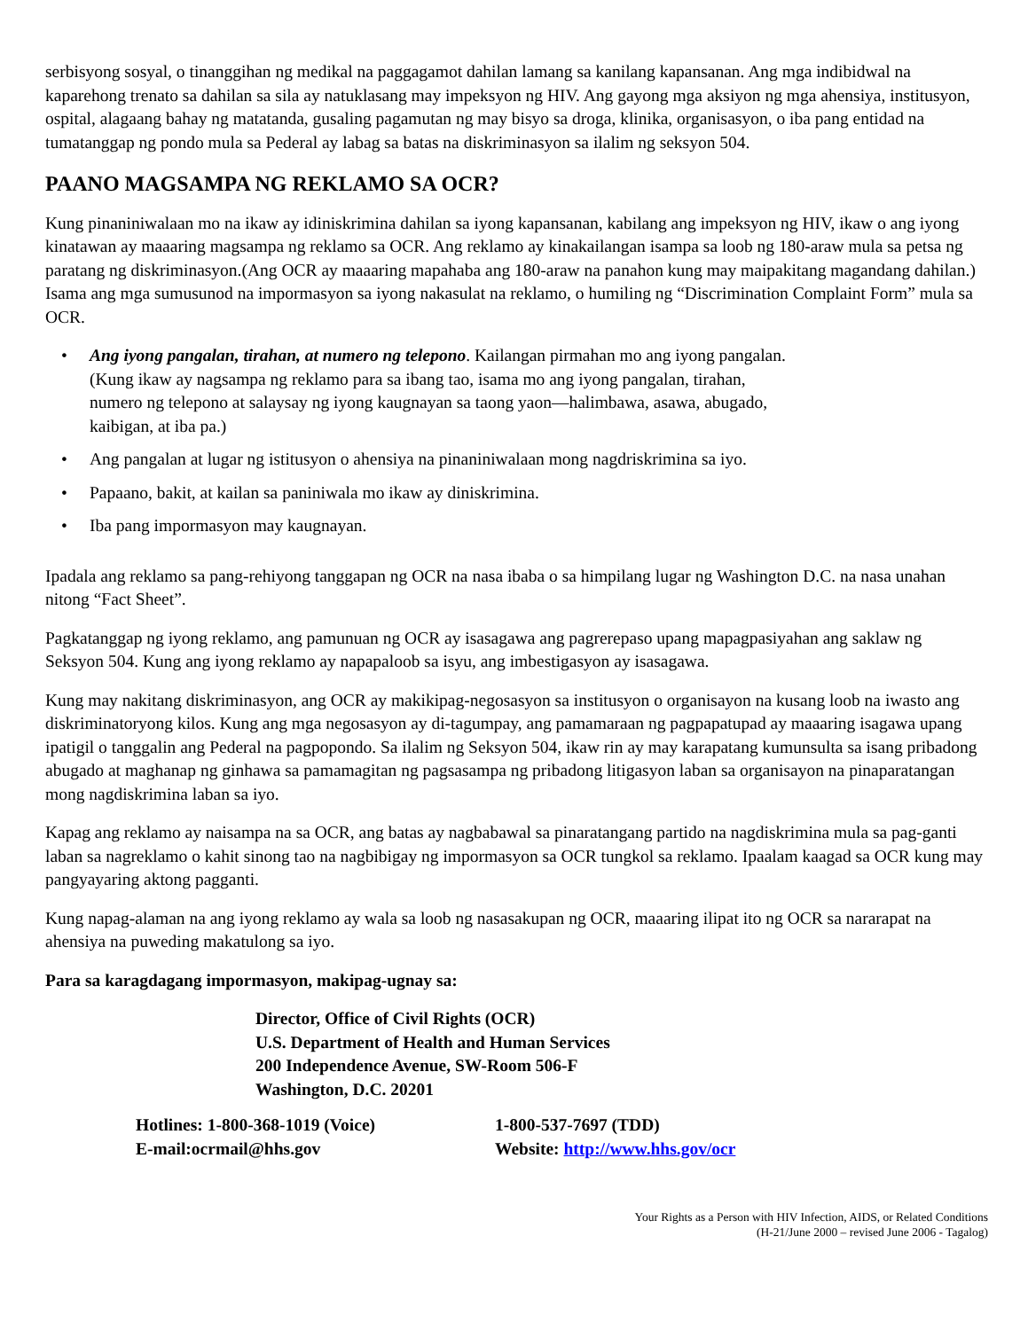serbisyong sosyal, o tinanggihan ng medikal na paggagamot dahilan lamang sa kanilang kapansanan. Ang mga indibidwal na kaparehong trenato sa dahilan sa sila ay natuklasang may impeksyon ng HIV. Ang gayong mga aksiyon ng mga ahensiya, institusyon, ospital, alagaang bahay ng matatanda, gusaling pagamutan ng may bisyo sa droga, klinika, organisasyon, o iba pang entidad na tumatanggap ng pondo mula sa Pederal ay labag sa batas na diskriminasyon sa ilalim ng seksyon 504.
PAANO MAGSAMPA NG REKLAMO SA OCR?
Kung pinaniniwalaan mo na ikaw ay idiniskrimina dahilan sa iyong kapansanan, kabilang ang impeksyon ng HIV, ikaw o ang iyong kinatawan ay maaaring magsampa ng reklamo sa OCR. Ang reklamo ay kinakailangan isampa sa loob ng 180-araw mula sa petsa ng paratang ng diskriminasyon.(Ang OCR ay maaaring mapahaba ang 180-araw na panahon kung may maipakitang magandang dahilan.) Isama ang mga sumusunod na impormasyon sa iyong nakasulat na reklamo, o humiling ng “Discrimination Complaint Form” mula sa OCR.
• Ang iyong pangalan, tirahan, at numero ng telepono. Kailangan pirmahan mo ang iyong pangalan.
(Kung ikaw ay nagsampa ng reklamo para sa ibang tao, isama mo ang iyong pangalan, tirahan,
numero ng telepono at salaysay ng iyong kaugnayan sa taong yaon—halimbawa, asawa, abugado,
kaibigan, at iba pa.)
• Ang pangalan at lugar ng istitusyon o ahensiya na pinaniniwalaan mong nagdriskrimina sa iyo.
• Papaano, bakit, at kailan sa paniniwala mo ikaw ay diniskrimina.
• Iba pang impormasyon may kaugnayan.
Ipadala ang reklamo sa pang-rehiyong tanggapan ng OCR na nasa ibaba o sa himpilang lugar ng Washington D.C. na nasa unahan nitong “Fact Sheet”.
Pagkatanggap ng iyong reklamo, ang pamunuan ng OCR ay isasagawa ang pagrerepaso upang mapagpasiyahan ang saklaw ng Seksyon 504. Kung ang iyong reklamo ay napapaloob sa isyu, ang imbestigasyon ay isasagawa.
Kung may nakitang diskriminasyon, ang OCR ay makikipag-negosasyon sa institusyon o organisayon na kusang loob na iwasto ang diskriminatoryong kilos. Kung ang mga negosasyon ay di-tagumpay, ang pamamaraan ng pagpapatupad ay maaaring isagawa upang ipatigil o tanggalin ang Pederal na pagpopondo. Sa ilalim ng Seksyon 504, ikaw rin ay may karapatang kumunsulta sa isang pribadong abugado at maghanap ng ginhawa sa pamamagitan ng pagsasampa ng pribadong litigasyon laban sa organisayon na pinaparatangan mong nagdiskrimina laban sa iyo.
Kapag ang reklamo ay naisampa na sa OCR, ang batas ay nagbabawal sa pinaratangang partido na nagdiskrimina mula sa pag-ganti laban sa nagreklamo o kahit sinong tao na nagbibigay ng impormasyon sa OCR tungkol sa reklamo. Ipaalam kaagad sa OCR kung may pangyayaring aktong pagganti.
Kung napag-alaman na ang iyong reklamo ay wala sa loob ng nasasakupan ng OCR, maaaring ilipat ito ng OCR sa nararapat na ahensiya na puweding makatulong sa iyo.
Para sa karagdagang impormasyon, makipag-ugnay sa:
Director, Office of Civil Rights (OCR)
U.S. Department of Health and Human Services
200 Independence Avenue, SW-Room 506-F
Washington, D.C. 20201
Hotlines: 1-800-368-1019 (Voice)
1-800-537-7697 (TDD)
E-mail:ocrmail@hhs.gov
Website: http://www.hhs.gov/ocr
Your Rights as a Person with HIV Infection, AIDS, or Related Conditions
(H-21/June 2000 – revised June 2006 - Tagalog)